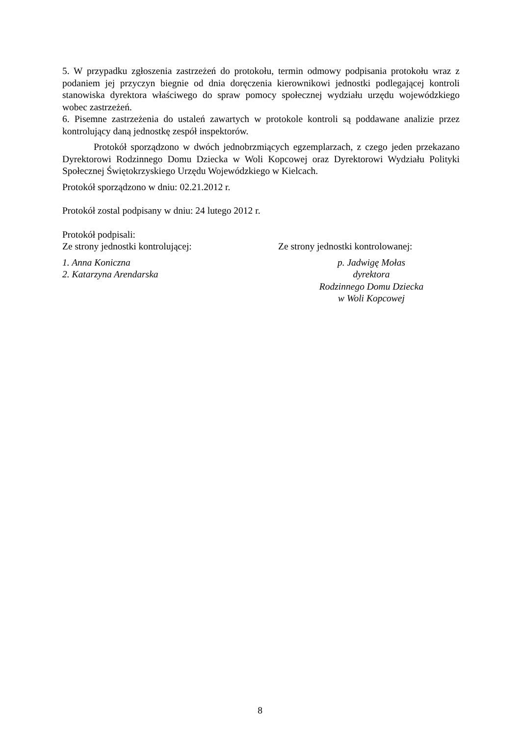5. W przypadku zgłoszenia zastrzeżeń do protokołu, termin odmowy podpisania protokołu wraz z podaniem jej przyczyn biegnie od dnia doręczenia kierownikowi jednostki podlegającej kontroli stanowiska dyrektora właściwego do spraw pomocy społecznej wydziału urzędu wojewódzkiego wobec zastrzeżeń.
6. Pisemne zastrzeżenia do ustaleń zawartych w protokole kontroli są poddawane analizie przez kontrolujący daną jednostkę zespół inspektorów.
Protokół sporządzono w dwóch jednobrzmiących egzemplarzach, z czego jeden przekazano Dyrektorowi Rodzinnego Domu Dziecka w Woli Kopcowej oraz Dyrektorowi Wydziału Polityki Społecznej Świętokrzyskiego Urzędu Wojewódzkiego w Kielcach.
Protokół sporządzono w dniu: 02.21.2012 r.
Protokół zostal podpisany w dniu: 24 lutego 2012 r.
Protokół podpisali:
Ze strony jednostki kontrolującej: Ze strony jednostki kontrolowanej:
1. Anna Koniczna
2. Katarzyna Arendarska
p. Jadwigę Mołas
dyrektora
Rodzinnego Domu Dziecka
w Woli Kopcowej
8